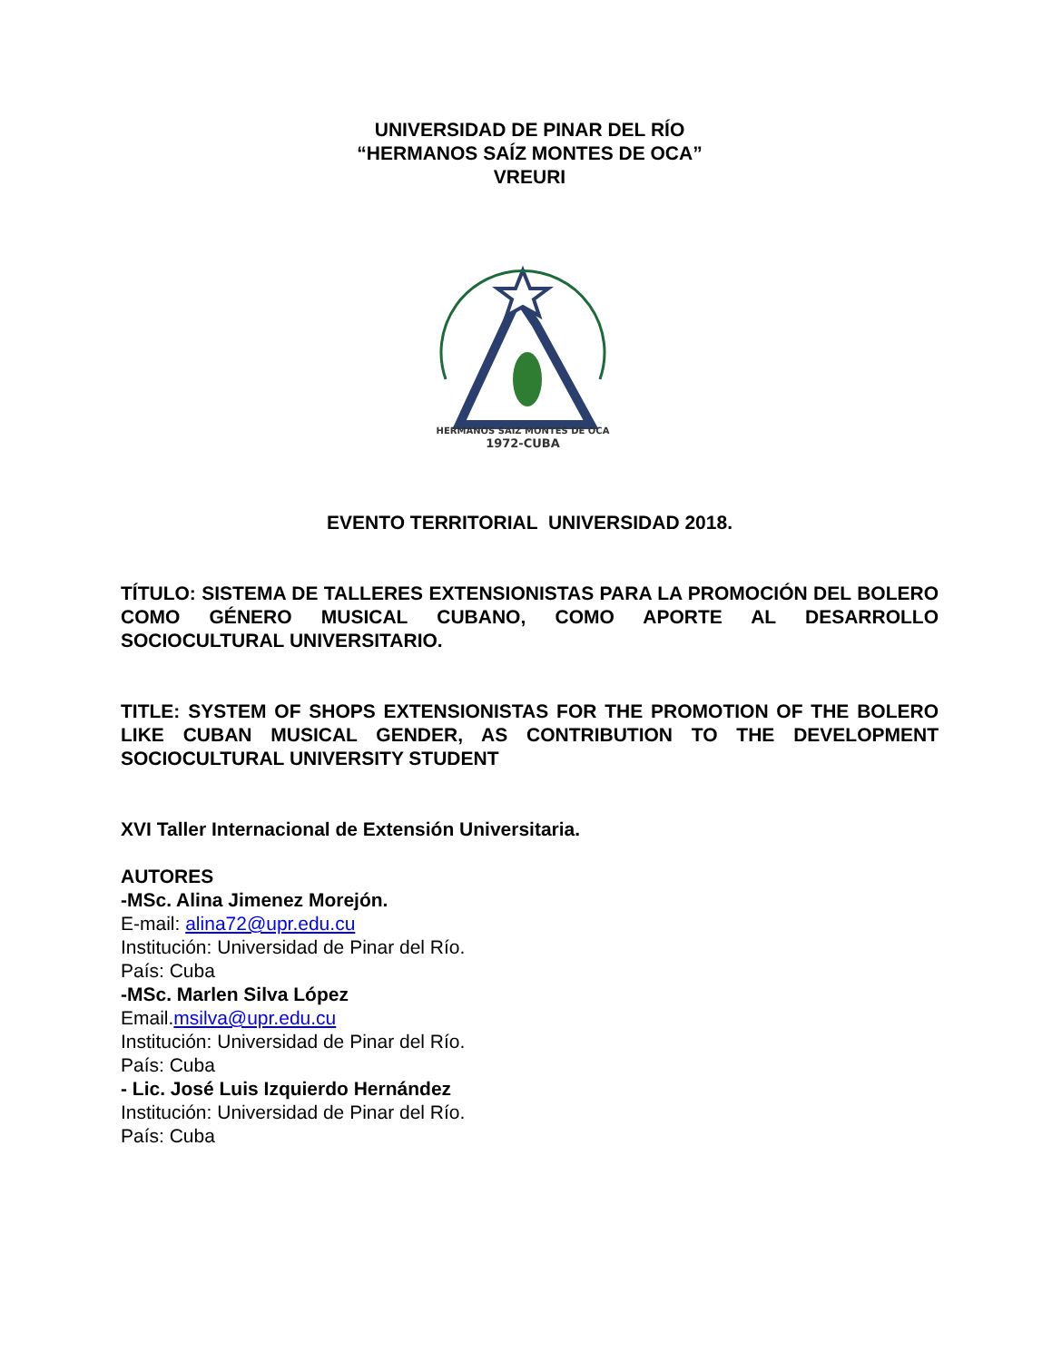UNIVERSIDAD DE PINAR DEL RÍO
“HERMANOS SAÍZ MONTES DE OCA”
VREURI
HERMANOS SAIZ MONTES DE OCA
1972-CUBA
EVENTO TERRITORIAL UNIVERSIDAD 2018.
TÍTULO: SISTEMA DE TALLERES EXTENSIONISTAS PARA LA PROMOCIÓN DEL BOLERO COMO GÉNERO MUSICAL CUBANO, COMO APORTE AL DESARROLLO SOCIOCULTURAL UNIVERSITARIO.
TITLE: SYSTEM OF SHOPS EXTENSIONISTAS FOR THE PROMOTION OF THE BOLERO LIKE CUBAN MUSICAL GENDER, AS CONTRIBUTION TO THE DEVELOPMENT SOCIOCULTURAL UNIVERSITY STUDENT
XVI Taller Internacional de Extensión Universitaria.
AUTORES
-MSc. Alina Jimenez Morejón.
E-mail: alina72@upr.edu.cu
Institución: Universidad de Pinar del Río.
País: Cuba
-MSc. Marlen Silva López
Email.msilva@upr.edu.cu
Institución: Universidad de Pinar del Río.
País: Cuba
- Lic. José Luis Izquierdo Hernández
Institución: Universidad de Pinar del Río.
País: Cuba